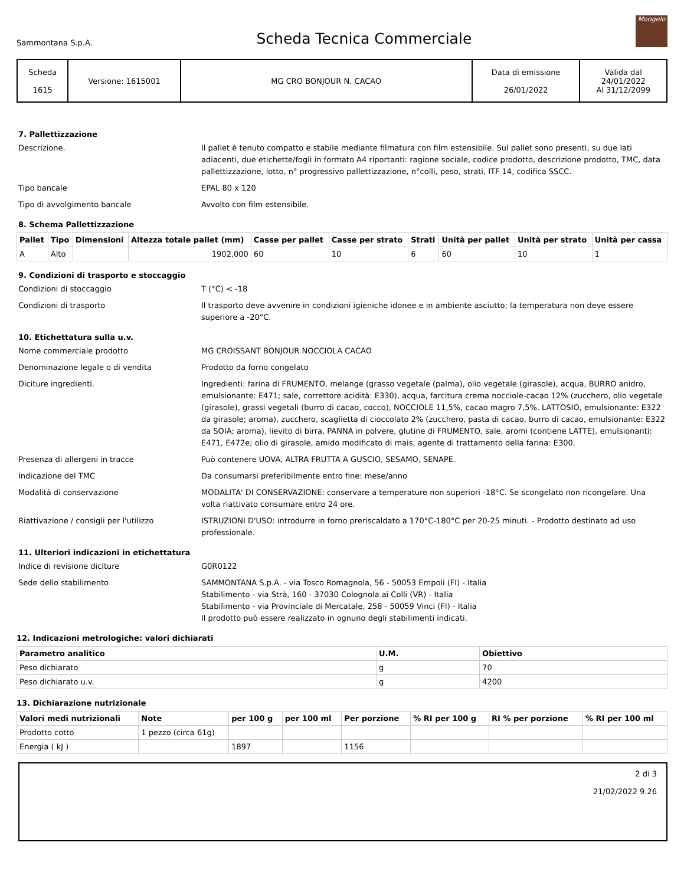Sammontana S.p.A.
Scheda Tecnica Commerciale
Mongelo
| Scheda 1615 | Versione: 1615001 | MG CRO BONJOUR N. CACAO | Data di emissione 26/01/2022 | Valida dal 24/01/2022 Al 31/12/2099 |
7. Pallettizzazione
Descrizione. Il pallet è tenuto compatto e stabile mediante filmatura con film estensibile. Sul pallet sono presenti, su due lati adiacenti, due etichette/fogli in formato A4 riportanti: ragione sociale, codice prodotto, descrizione prodotto, TMC, data pallettizzazione, lotto, n° progressivo pallettizzazione, n°colli, peso, strati, ITF 14, codifica SSCC.
Tipo bancale EPAL 80 x 120
Tipo di avvolgimento bancale Avvolto con film estensibile.
8. Schema Pallettizzazione
| Pallet | Tipo | Dimensioni | Altezza totale pallet (mm) | Casse per pallet | Casse per strato | Strati | Unità per pallet | Unità per strato | Unità per cassa |
| --- | --- | --- | --- | --- | --- | --- | --- | --- | --- |
| A | Alto | | 1902,000 | 60 | 10 | 6 | 60 | 10 | 1 |
9. Condizioni di trasporto e stoccaggio
Condizioni di stoccaggio T (°C) < -18
Condizioni di trasporto Il trasporto deve avvenire in condizioni igieniche idonee e in ambiente asciutto; la temperatura non deve essere superiore a -20°C.
10. Etichettatura sulla u.v.
Nome commerciale prodotto MG CROISSANT BONJOUR NOCCIOLA CACAO
Denominazione legale o di vendita Prodotto da forno congelato
Diciture ingredienti. Ingredienti: farina di FRUMENTO, melange (grasso vegetale (palma), olio vegetale (girasole), acqua, BURRO anidro, emulsionante: E471; sale, correttore acidità: E330), acqua, farcitura crema nocciole-cacao 12% (zucchero, olio vegetale (girasole), grassi vegetali (burro di cacao, cocco), NOCCIOLE 11,5%, cacao magro 7,5%, LATTOSIO, emulsionante: E322 da girasole; aroma), zucchero, scaglietta di cioccolato 2% (zucchero, pasta di cacao, burro di cacao, emulsionante: E322 da SOIA; aroma), lievito di birra, PANNA in polvere, glutine di FRUMENTO, sale, aromi (contiene LATTE), emulsionanti: E471, E472e; olio di girasole, amido modificato di mais, agente di trattamento della farina: E300.
Presenza di allergeni in tracce Può contenere UOVA, ALTRA FRUTTA A GUSCIO, SESAMO, SENAPE.
Indicazione del TMC Da consumarsi preferibilmente entro fine: mese/anno
Modalità di conservazione MODALITA' DI CONSERVAZIONE: conservare a temperature non superiori -18°C. Se scongelato non ricongelare. Una volta riattivato consumare entro 24 ore.
Riattivazione / consigli per l'utilizzo ISTRUZIONI D'USO: introdurre in forno preriscaldato a 170°C-180°C per 20-25 minuti. - Prodotto destinato ad uso professionale.
11. Ulteriori indicazioni in etichettatura
Indice di revisione diciture G0R0122
Sede dello stabilimento SAMMONTANA S.p.A. - via Tosco Romagnola, 56 - 50053 Empoli (FI) - Italia
Stabilimento - via Strà, 160 - 37030 Colognola ai Colli (VR) - Italia
Stabilimento - via Provinciale di Mercatale, 258 - 50059 Vinci (FI) - Italia
Il prodotto può essere realizzato in ognuno degli stabilimenti indicati.
12. Indicazioni metrologiche: valori dichiarati
| Parametro analitico | U.M. | Obiettivo |
| --- | --- | --- |
| Peso dichiarato | g | 70 |
| Peso dichiarato u.v. | g | 4200 |
13. Dichiarazione nutrizionale
| Valori medi nutrizionali | Note | per 100 g | per 100 ml | Per porzione | % RI per 100 g | RI % per porzione | % RI per 100 ml |
| --- | --- | --- | --- | --- | --- | --- | --- |
| Prodotto cotto | 1 pezzo (circa 61g) | | | | | | |
| Energia ( kJ ) | | 1897 | | 1156 | | | |
2 di 3
21/02/2022 9.26